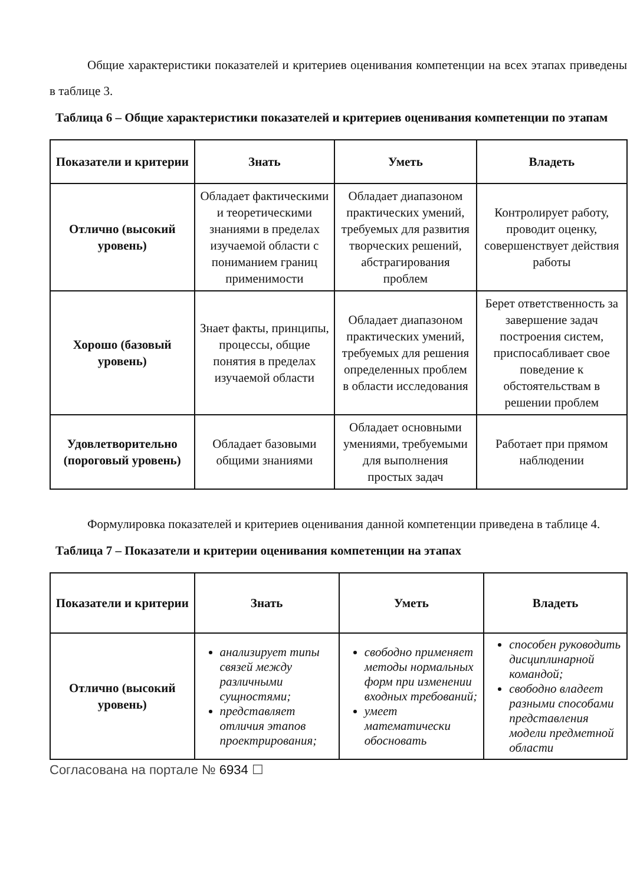Общие характеристики показателей и критериев оценивания компетенции на всех этапах приведены в таблице 3.
Таблица 6 – Общие характеристики показателей и критериев оценивания компетенции по этапам
| Показатели и критерии | Знать | Уметь | Владеть |
| --- | --- | --- | --- |
| Отлично (высокий уровень) | Обладает фактическими и теоретическими знаниями в пределах изучаемой области с пониманием границ применимости | Обладает диапазоном практических умений, требуемых для развития творческих решений, абстрагирования проблем | Контролирует работу, проводит оценку, совершенствует действия работы |
| Хорошо (базовый уровень) | Знает факты, принципы, процессы, общие понятия в пределах изучаемой области | Обладает диапазоном практических умений, требуемых для решения определенных проблем в области исследования | Берет ответственность за завершение задач построения систем, приспосабливает свое поведение к обстоятельствам в решении проблем |
| Удовлетворительно (пороговый уровень) | Обладает базовыми общими знаниями | Обладает основными умениями, требуемыми для выполнения простых задач | Работает при прямом наблюдении |
Формулировка показателей и критериев оценивания данной компетенции приведена в таблице 4.
Таблица 7 – Показатели и критерии оценивания компетенции на этапах
| Показатели и критерии | Знать | Уметь | Владеть |
| --- | --- | --- | --- |
| Отлично (высокий уровень) | анализирует типы связей между различными сущностями; представляет отличия этапов проектрирования; | свободно применяет методы нормальных форм при изменении входных требований; умеет математически обосновать | способен руководить дисциплинарной командой; свободно владеет разными способами представления модели предметной области |
Согласована на портале № 6934 ☐